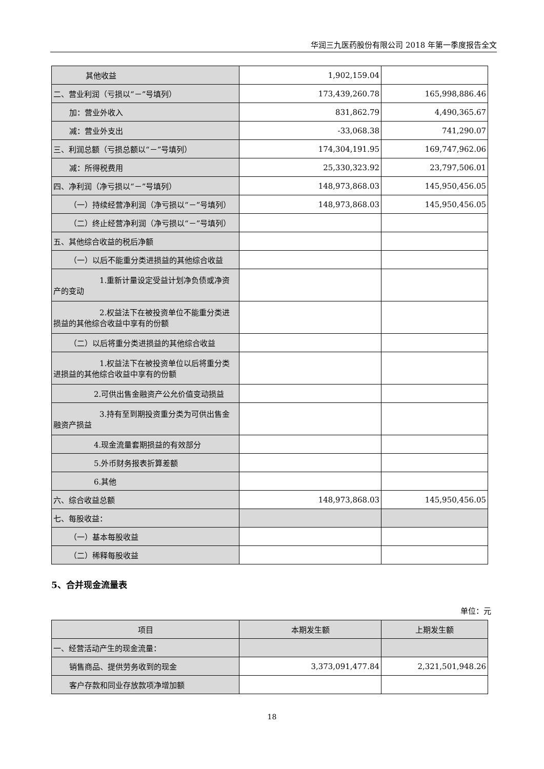华润三九医药股份有限公司 2018 年第一季度报告全文
| 其他收益 | 1,902,159.04 | |
| 二、营业利润（亏损以“－”号填列） | 173,439,260.78 | 165,998,886.46 |
| 加：营业外收入 | 831,862.79 | 4,490,365.67 |
| 减：营业外支出 | -33,068.38 | 741,290.07 |
| 三、利润总额（亏损总额以“－”号填列） | 174,304,191.95 | 169,747,962.06 |
| 减：所得税费用 | 25,330,323.92 | 23,797,506.01 |
| 四、净利润（净亏损以“－”号填列） | 148,973,868.03 | 145,950,456.05 |
| （一）持续经营净利润（净亏损以“－”号填列） | 148,973,868.03 | 145,950,456.05 |
| （二）终止经营净利润（净亏损以“－”号填列） | | |
| 五、其他综合收益的税后净额 | | |
| （一）以后不能重分类进损益的其他综合收益 | | |
| 1.重新计量设定受益计划净负债或净资产的变动 | | |
| 2.权益法下在被投资单位不能重分类进损益的其他综合收益中享有的份额 | | |
| （二）以后将重分类进损益的其他综合收益 | | |
| 1.权益法下在被投资单位以后将重分类进损益的其他综合收益中享有的份额 | | |
| 2.可供出售金融资产公允价值变动损益 | | |
| 3.持有至到期投资重分类为可供出售金融资产损益 | | |
| 4.现金流量套期损益的有效部分 | | |
| 5.外币财务报表折算差额 | | |
| 6.其他 | | |
| 六、综合收益总额 | 148,973,868.03 | 145,950,456.05 |
| 七、每股收益： | | |
| （一）基本每股收益 | | |
| （二）稀释每股收益 | | |
5、合并现金流量表
单位：元
| 项目 | 本期发生额 | 上期发生额 |
| --- | --- | --- |
| 一、经营活动产生的现金流量： | | |
| 销售商品、提供劳务收到的现金 | 3,373,091,477.84 | 2,321,501,948.26 |
| 客户存款和同业存放款项净增加额 | | |
18